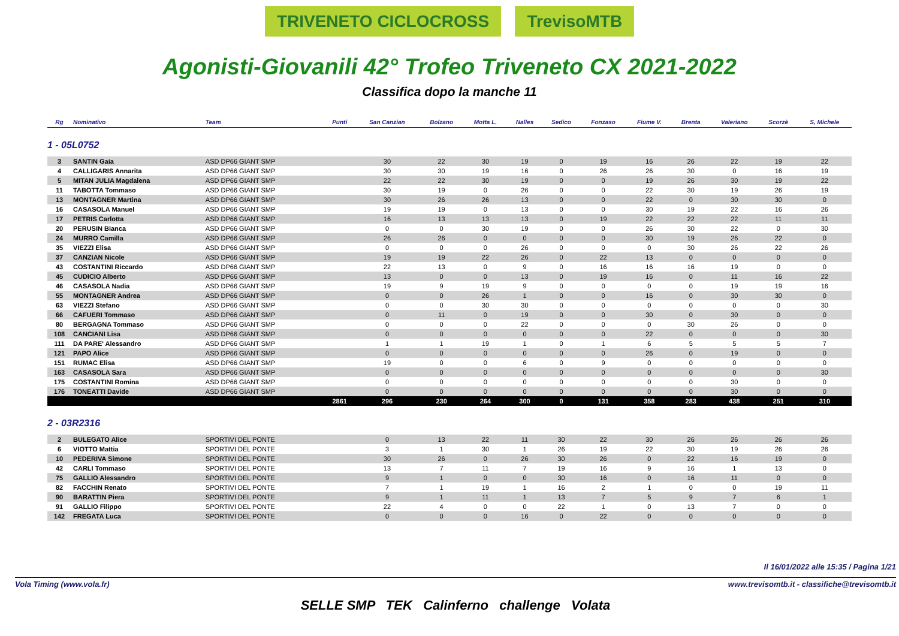TRIVENETO CICLOCROSS TrevisoMTB
Agonisti-Giovanili 42° Trofeo Triveneto CX 2021-2022
Classifica dopo la manche 11
| Rg | Nominativo | Team | Punti | San Canzian | Bolzano | Motta L. | Nalles | Sedico | Fonzaso | Fiume V. | Brenta | Valeriano | Scorzè | S, Michele |
| --- | --- | --- | --- | --- | --- | --- | --- | --- | --- | --- | --- | --- | --- | --- |
| 1 - 05L0752 | | | | | | | | | | | | | | |
| 3 | SANTIN Gaia | ASD DP66 GIANT SMP | | 30 | 22 | 30 | 19 | 0 | 19 | 16 | 26 | 22 | 19 | 22 |
| 4 | CALLIGARIS Annarita | ASD DP66 GIANT SMP | | 30 | 30 | 19 | 16 | 0 | 26 | 26 | 30 | 0 | 16 | 19 |
| 5 | MITAN JULIA Magdalena | ASD DP66 GIANT SMP | | 22 | 22 | 30 | 19 | 0 | 0 | 19 | 26 | 30 | 19 | 22 |
| 11 | TABOTTA Tommaso | ASD DP66 GIANT SMP | | 30 | 19 | 0 | 26 | 0 | 0 | 22 | 30 | 19 | 26 | 19 |
| 13 | MONTAGNER Martina | ASD DP66 GIANT SMP | | 30 | 26 | 26 | 13 | 0 | 0 | 22 | 0 | 30 | 30 | 0 |
| 16 | CASASOLA Manuel | ASD DP66 GIANT SMP | | 19 | 19 | 0 | 13 | 0 | 0 | 30 | 19 | 22 | 16 | 26 |
| 17 | PETRIS Carlotta | ASD DP66 GIANT SMP | | 16 | 13 | 13 | 13 | 0 | 19 | 22 | 22 | 22 | 11 | 11 |
| 20 | PERUSIN Bianca | ASD DP66 GIANT SMP | | 0 | 0 | 30 | 19 | 0 | 0 | 26 | 30 | 22 | 0 | 30 |
| 24 | MURRO Camilla | ASD DP66 GIANT SMP | | 26 | 26 | 0 | 0 | 0 | 0 | 30 | 19 | 26 | 22 | 0 |
| 35 | VIEZZI Elisa | ASD DP66 GIANT SMP | | 0 | 0 | 0 | 26 | 0 | 0 | 0 | 30 | 26 | 22 | 26 |
| 37 | CANZIAN Nicole | ASD DP66 GIANT SMP | | 19 | 19 | 22 | 26 | 0 | 22 | 13 | 0 | 0 | 0 | 0 |
| 43 | COSTANTINI Riccardo | ASD DP66 GIANT SMP | | 22 | 13 | 0 | 9 | 0 | 16 | 16 | 16 | 19 | 0 | 0 |
| 45 | CUDICIO Alberto | ASD DP66 GIANT SMP | | 13 | 0 | 0 | 13 | 0 | 19 | 16 | 0 | 11 | 16 | 22 |
| 46 | CASASOLA Nadia | ASD DP66 GIANT SMP | | 19 | 9 | 19 | 9 | 0 | 0 | 0 | 0 | 19 | 19 | 16 |
| 55 | MONTAGNER Andrea | ASD DP66 GIANT SMP | | 0 | 0 | 26 | 1 | 0 | 0 | 16 | 0 | 30 | 30 | 0 |
| 63 | VIEZZI Stefano | ASD DP66 GIANT SMP | | 0 | 0 | 30 | 30 | 0 | 0 | 0 | 0 | 0 | 0 | 30 |
| 66 | CAFUERI Tommaso | ASD DP66 GIANT SMP | | 0 | 11 | 0 | 19 | 0 | 0 | 30 | 0 | 30 | 0 | 0 |
| 80 | BERGAGNA Tommaso | ASD DP66 GIANT SMP | | 0 | 0 | 0 | 22 | 0 | 0 | 0 | 30 | 26 | 0 | 0 |
| 108 | CANCIANI Lisa | ASD DP66 GIANT SMP | | 0 | 0 | 0 | 0 | 0 | 0 | 22 | 0 | 0 | 0 | 30 |
| 111 | DA PARE' Alessandro | ASD DP66 GIANT SMP | | 1 | 1 | 19 | 1 | 0 | 1 | 6 | 5 | 5 | 5 | 7 |
| 121 | PAPO Alice | ASD DP66 GIANT SMP | | 0 | 0 | 0 | 0 | 0 | 0 | 26 | 0 | 19 | 0 | 0 |
| 151 | RUMAC Elisa | ASD DP66 GIANT SMP | | 19 | 0 | 0 | 6 | 0 | 9 | 0 | 0 | 0 | 0 | 0 |
| 163 | CASASOLA Sara | ASD DP66 GIANT SMP | | 0 | 0 | 0 | 0 | 0 | 0 | 0 | 0 | 0 | 0 | 30 |
| 175 | COSTANTINI Romina | ASD DP66 GIANT SMP | | 0 | 0 | 0 | 0 | 0 | 0 | 0 | 0 | 30 | 0 | 0 |
| 176 | TONEATTI Davide | ASD DP66 GIANT SMP | | 0 | 0 | 0 | 0 | 0 | 0 | 0 | 0 | 30 | 0 | 0 |
| | | | 2861 | 296 | 230 | 264 | 300 | 0 | 131 | 358 | 283 | 438 | 251 | 310 |
| 2 - 03R2316 | | | | | | | | | | | | | | |
| 2 | BULEGATO Alice | SPORTIVI DEL PONTE | | 0 | 13 | 22 | 11 | 30 | 22 | 30 | 26 | 26 | 26 | 26 |
| 6 | VIOTTO Mattia | SPORTIVI DEL PONTE | | 3 | 1 | 30 | 1 | 26 | 19 | 22 | 30 | 19 | 26 | 26 |
| 10 | PEDERIVA Simone | SPORTIVI DEL PONTE | | 30 | 26 | 0 | 26 | 30 | 26 | 0 | 22 | 16 | 19 | 0 |
| 42 | CARLI Tommaso | SPORTIVI DEL PONTE | | 13 | 7 | 11 | 7 | 19 | 16 | 9 | 16 | 1 | 13 | 0 |
| 75 | GALLIO Alessandro | SPORTIVI DEL PONTE | | 9 | 1 | 0 | 0 | 30 | 16 | 0 | 16 | 11 | 0 | 0 |
| 82 | FACCHIN Renato | SPORTIVI DEL PONTE | | 7 | 1 | 19 | 1 | 16 | 2 | 1 | 0 | 0 | 19 | 11 |
| 90 | BARATTIN Piera | SPORTIVI DEL PONTE | | 9 | 1 | 11 | 1 | 13 | 7 | 5 | 9 | 7 | 6 | 1 |
| 91 | GALLIO Filippo | SPORTIVI DEL PONTE | | 22 | 4 | 0 | 0 | 22 | 1 | 0 | 13 | 7 | 0 | 0 |
| 142 | FREGATA Luca | SPORTIVI DEL PONTE | | 0 | 0 | 0 | 16 | 0 | 22 | 0 | 0 | 0 | 0 | 0 |
Il 16/01/2022 alle 15:35 / Pagina 1/21
Vola Timing (www.vola.fr) www.trevisomtb.it - classifiche@trevisomtb.it
SELLE SMP TEK Calinferno challenge Volata